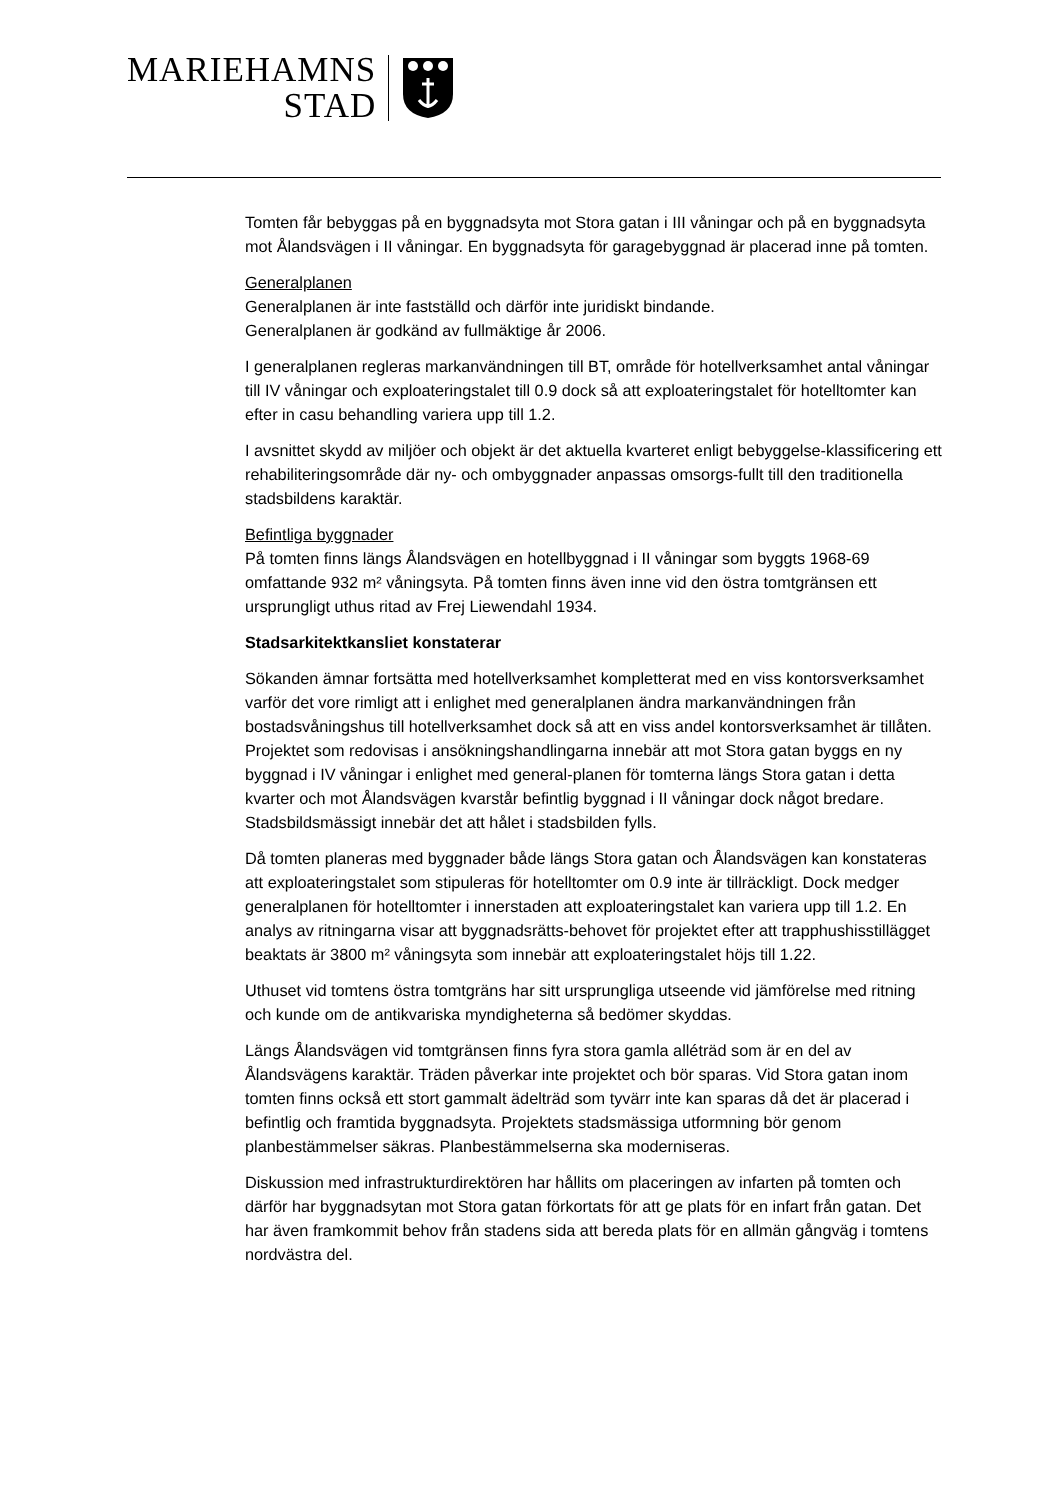MARIEHAMNS
STAD
Tomten får bebyggas på en byggnadsyta mot Stora gatan i III våningar och på en byggnadsyta mot Ålandsvägen i II våningar. En byggnadsyta för garagebyggnad är placerad inne på tomten.
Generalplanen
Generalplanen är inte fastställd och därför inte juridiskt bindande.
Generalplanen är godkänd av fullmäktige år 2006.
I generalplanen regleras markanvändningen till BT, område för hotellverksamhet antal våningar till IV våningar och exploateringstalet till 0.9 dock så att exploateringstalet för hotelltomter kan efter in casu behandling variera upp till 1.2.
I avsnittet skydd av miljöer och objekt är det aktuella kvarteret enligt bebyggelse-klassificering ett rehabiliteringsområde där ny- och ombyggnader anpassas omsorgs-fullt till den traditionella stadsbildens karaktär.
Befintliga byggnader
På tomten finns längs Ålandsvägen en hotellbyggnad i II våningar som byggts 1968-69 omfattande 932 m² våningsyta. På tomten finns även inne vid den östra tomtgränsen ett ursprungligt uthus ritad av Frej Liewendahl 1934.
Stadsarkitektkansliet konstaterar
Sökanden ämnar fortsätta med hotellverksamhet kompletterat med en viss kontorsverksamhet varför det vore rimligt att i enlighet med generalplanen ändra markanvändningen från bostadsvåningshus till hotellverksamhet dock så att en viss andel kontorsverksamhet är tillåten. Projektet som redovisas i ansökningshandlingarna innebär att mot Stora gatan byggs en ny byggnad i IV våningar i enlighet med general-planen för tomterna längs Stora gatan i detta kvarter och mot Ålandsvägen kvarstår befintlig byggnad i II våningar dock något bredare. Stadsbildsmässigt innebär det att hålet i stadsbilden fylls.
Då tomten planeras med byggnader både längs Stora gatan och Ålandsvägen kan konstateras att exploateringstalet som stipuleras för hotelltomter om 0.9 inte är tillräckligt. Dock medger generalplanen för hotelltomter i innerstaden att exploateringstalet kan variera upp till 1.2. En analys av ritningarna visar att byggnadsrätts-behovet för projektet efter att trapphushisstillägget beaktats är 3800 m² våningsyta som innebär att exploateringstalet höjs till 1.22.
Uthuset vid tomtens östra tomtgräns har sitt ursprungliga utseende vid jämförelse med ritning och kunde om de antikvariska myndigheterna så bedömer skyddas.
Längs Ålandsvägen vid tomtgränsen finns fyra stora gamla alléträd som är en del av Ålandsvägens karaktär. Träden påverkar inte projektet och bör sparas. Vid Stora gatan inom tomten finns också ett stort gammalt ädelträd som tyvärr inte kan sparas då det är placerad i befintlig och framtida byggnadsyta. Projektets stadsmässiga utformning bör genom planbestämmelser säkras. Planbestämmelserna ska moderniseras.
Diskussion med infrastrukturdirektören har hållits om placeringen av infarten på tomten och därför har byggnadsytan mot Stora gatan förkortats för att ge plats för en infart från gatan. Det har även framkommit behov från stadens sida att bereda plats för en allmän gångväg i tomtens nordvästra del.